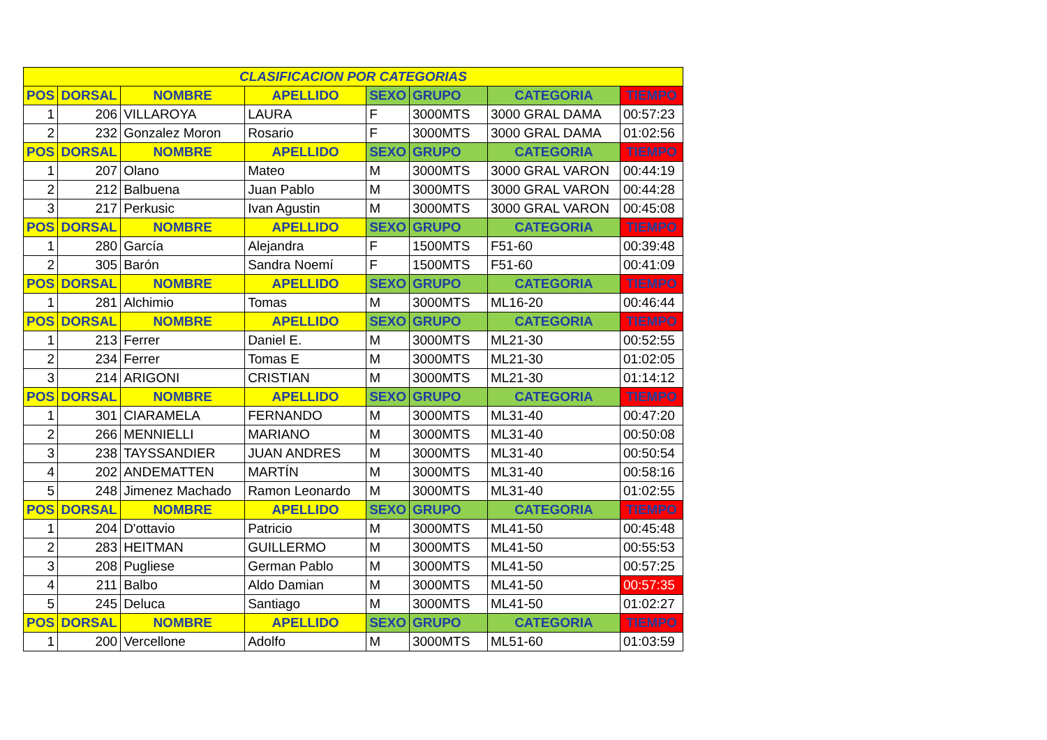| CLASIFICACION POR CATEGORIAS | | | | | | | |
| POS | DORSAL | NOMBRE | APELLIDO | SEXO | GRUPO | CATEGORIA | TIEMPO |
| 1 | 206 | VILLAROYA | LAURA | F | 3000MTS | 3000 GRAL DAMA | 00:57:23 |
| 2 | 232 | Gonzalez Moron | Rosario | F | 3000MTS | 3000 GRAL DAMA | 01:02:56 |
| POS | DORSAL | NOMBRE | APELLIDO | SEXO | GRUPO | CATEGORIA | TIEMPO |
| 1 | 207 | Olano | Mateo | M | 3000MTS | 3000 GRAL VARON | 00:44:19 |
| 2 | 212 | Balbuena | Juan Pablo | M | 3000MTS | 3000 GRAL VARON | 00:44:28 |
| 3 | 217 | Perkusic | Ivan Agustin | M | 3000MTS | 3000 GRAL VARON | 00:45:08 |
| POS | DORSAL | NOMBRE | APELLIDO | SEXO | GRUPO | CATEGORIA | TIEMPO |
| 1 | 280 | García | Alejandra | F | 1500MTS | F51-60 | 00:39:48 |
| 2 | 305 | Barón | Sandra Noemí | F | 1500MTS | F51-60 | 00:41:09 |
| POS | DORSAL | NOMBRE | APELLIDO | SEXO | GRUPO | CATEGORIA | TIEMPO |
| 1 | 281 | Alchimio | Tomas | M | 3000MTS | ML16-20 | 00:46:44 |
| POS | DORSAL | NOMBRE | APELLIDO | SEXO | GRUPO | CATEGORIA | TIEMPO |
| 1 | 213 | Ferrer | Daniel E. | M | 3000MTS | ML21-30 | 00:52:55 |
| 2 | 234 | Ferrer | Tomas E | M | 3000MTS | ML21-30 | 01:02:05 |
| 3 | 214 | ARIGONI | CRISTIAN | M | 3000MTS | ML21-30 | 01:14:12 |
| POS | DORSAL | NOMBRE | APELLIDO | SEXO | GRUPO | CATEGORIA | TIEMPO |
| 1 | 301 | CIARAMELA | FERNANDO | M | 3000MTS | ML31-40 | 00:47:20 |
| 2 | 266 | MENNIELLI | MARIANO | M | 3000MTS | ML31-40 | 00:50:08 |
| 3 | 238 | TAYSSANDIER | JUAN ANDRES | M | 3000MTS | ML31-40 | 00:50:54 |
| 4 | 202 | ANDEMATTEN | MARTÍN | M | 3000MTS | ML31-40 | 00:58:16 |
| 5 | 248 | Jimenez Machado | Ramon Leonardo | M | 3000MTS | ML31-40 | 01:02:55 |
| POS | DORSAL | NOMBRE | APELLIDO | SEXO | GRUPO | CATEGORIA | TIEMPO |
| 1 | 204 | D'ottavio | Patricio | M | 3000MTS | ML41-50 | 00:45:48 |
| 2 | 283 | HEITMAN | GUILLERMO | M | 3000MTS | ML41-50 | 00:55:53 |
| 3 | 208 | Pugliese | German Pablo | M | 3000MTS | ML41-50 | 00:57:25 |
| 4 | 211 | Balbo | Aldo Damian | M | 3000MTS | ML41-50 | 00:57:35 |
| 5 | 245 | Deluca | Santiago | M | 3000MTS | ML41-50 | 01:02:27 |
| POS | DORSAL | NOMBRE | APELLIDO | SEXO | GRUPO | CATEGORIA | TIEMPO |
| 1 | 200 | Vercellone | Adolfo | M | 3000MTS | ML51-60 | 01:03:59 |